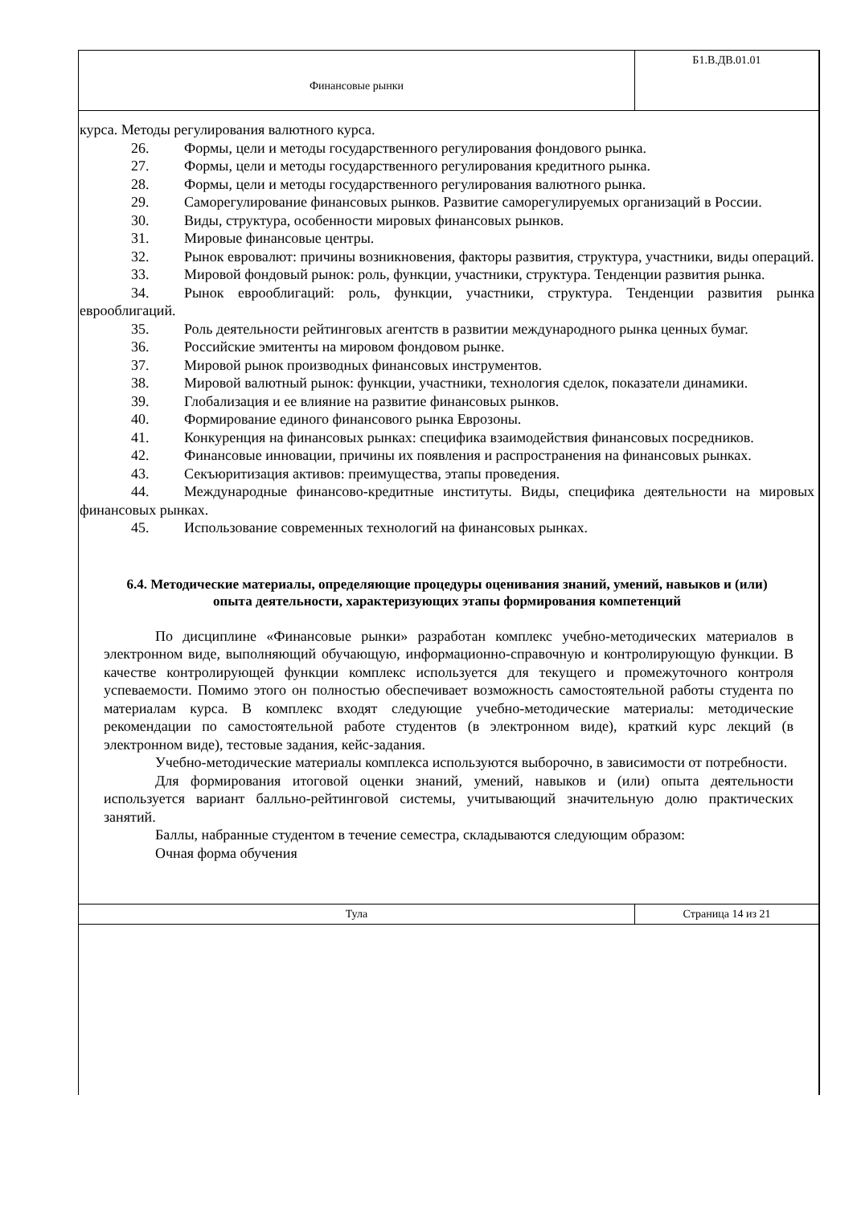| Финансовые рынки | Б1.В.ДВ.01.01 |
курса. Методы регулирования валютного курса.
26. Формы, цели и методы государственного регулирования фондового рынка.
27. Формы, цели и методы государственного регулирования кредитного рынка.
28. Формы, цели и методы государственного регулирования валютного рынка.
29. Саморегулирование финансовых рынков. Развитие саморегулируемых организаций в России.
30. Виды, структура, особенности мировых финансовых рынков.
31. Мировые финансовые центры.
32. Рынок евровалют: причины возникновения, факторы развития, структура, участники, виды операций.
33. Мировой фондовый рынок: роль, функции, участники, структура. Тенденции развития рынка.
34. Рынок еврооблигаций: роль, функции, участники, структура. Тенденции развития рынка еврооблигаций.
35. Роль деятельности рейтинговых агентств в развитии международного рынка ценных бумаг.
36. Российские эмитенты на мировом фондовом рынке.
37. Мировой рынок производных финансовых инструментов.
38. Мировой валютный рынок: функции, участники, технология сделок, показатели динамики.
39. Глобализация и ее влияние на развитие финансовых рынков.
40. Формирование единого финансового рынка Еврозоны.
41. Конкуренция на финансовых рынках: специфика взаимодействия финансовых посредников.
42. Финансовые инновации, причины их появления и распространения на финансовых рынках.
43. Секъюритизация активов: преимущества, этапы проведения.
44. Международные финансово-кредитные институты. Виды, специфика деятельности на мировых финансовых рынках.
45. Использование современных технологий на финансовых рынках.
6.4. Методические материалы, определяющие процедуры оценивания знаний, умений, навыков и (или) опыта деятельности, характеризующих этапы формирования компетенций
По дисциплине «Финансовые рынки» разработан комплекс учебно-методических материалов в электронном виде, выполняющий обучающую, информационно-справочную и контролирующую функции. В качестве контролирующей функции комплекс используется для текущего и промежуточного контроля успеваемости. Помимо этого он полностью обеспечивает возможность самостоятельной работы студента по материалам курса. В комплекс входят следующие учебно-методические материалы: методические рекомендации по самостоятельной работе студентов (в электронном виде), краткий курс лекций (в электронном виде), тестовые задания, кейс-задания.
Учебно-методические материалы комплекса используются выборочно, в зависимости от потребности.
Для формирования итоговой оценки знаний, умений, навыков и (или) опыта деятельности используется вариант балльно-рейтинговой системы, учитывающий значительную долю практических занятий.
Баллы, набранные студентом в течение семестра, складываются следующим образом:
Очная форма обучения
| Тула | Страница 14 из 21 |